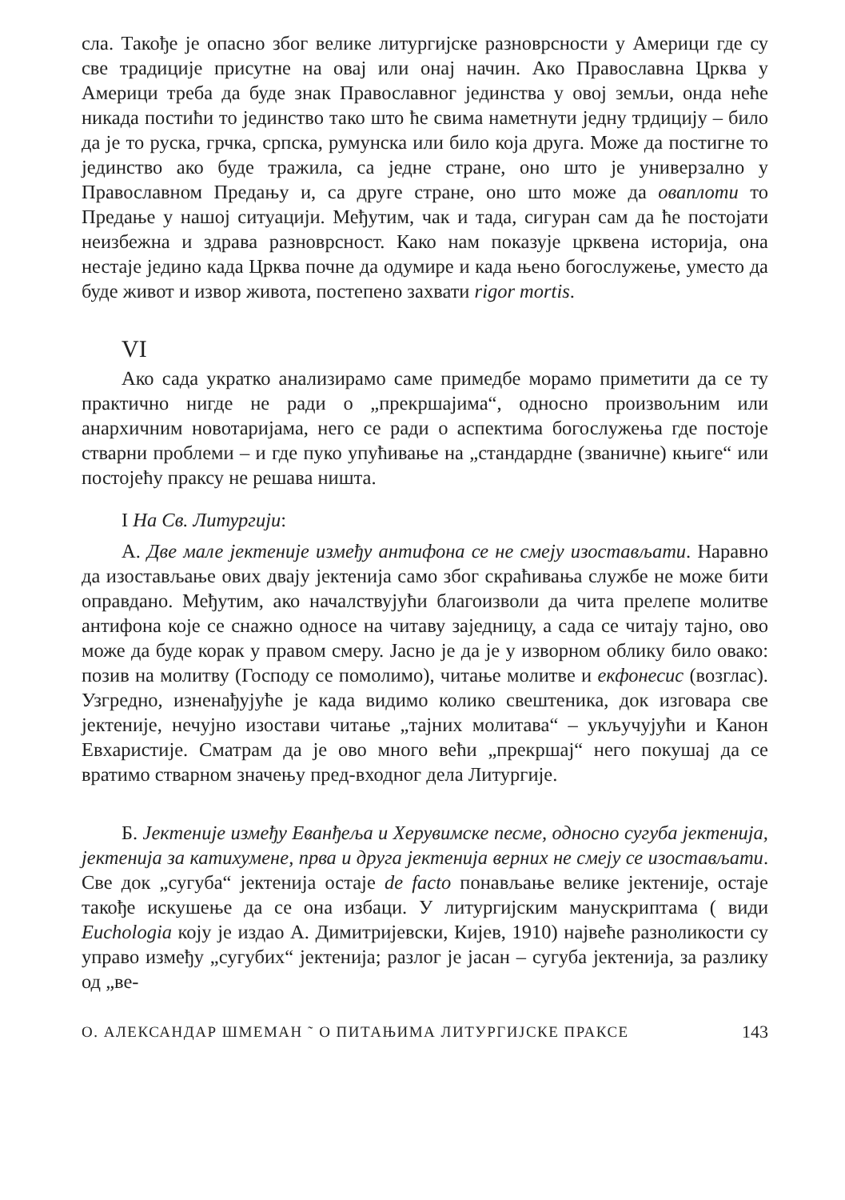сла. Такође је опасно због велике литургијске разноврсности у Америци где су све традиције присутне на овај или онај начин. Ако Православна Црква у Америци треба да буде знак Православног јединства у овој земљи, онда неће никада постићи то јединство тако што ће свима наметнути једну трдицију – било да је то руска, грчка, српска, румунска или било која друга. Може да постигне то јединство ако буде тражила, са једне стране, оно што је универзално у Православном Предању и, са друге стране, оно што може да оваплоти то Предање у нашој ситуацији. Међутим, чак и тада, сигуран сам да ће постојати неизбежна и здрава разноврсност. Како нам показује црквена историја, она нестаје једино када Црква почне да одумире и када њено богослужење, уместо да буде живот и извор живота, постепено захвати rigor mortis.
VI
Ако сада укратко анализирамо саме примедбе морамо приметити да се ту практично нигде не ради о „прекршајима“, односно произвољним или анархичним новотаријама, него се ради о аспектима богослужења где постоје стварни проблеми – и где пуко упућивање на „стандардне (званичне) књиге“ или постојећу праксу не решава ништа.
I На Св. Литургији:
А. Две мале јектеније између антифона се не смеју изостављати. Наравно да изостављање ових двају јектенија само због скраћивања службе не може бити оправдано. Међутим, ако началствујући благоизволи да чита прелепе молитве антифона које се снажно односе на читаву заједницу, а сада се читају тајно, ово може да буде корак у правом смеру. Јасно је да је у изворном облику било овако: позив на молитву (Господу се помолимо), читање молитве и екфонесис (возглас). Узгредно, изненађујуће је када видимо колико свештеника, док изговара све јектеније, нечујно изостави читање „тајних молитава“ – укључујући и Канон Евхаристије. Сматрам да је ово много већи „прекршај“ него покушај да се вратимо стварном значењу пред-входног дела Литургије.
Б. Јектеније између Еванђеља и Херувимске песме, односно сугуба јектенија, јектенија за катихумене, прва и друга јектенија верних не смеју се изостављати. Све док „сугуба“ јектенија остаје de facto понављање велике јектеније, остаје такође искушење да се она избаци. У литургијским манускриптама ( види Euchologia коју је издао А. Димитријевски, Кијев, 1910) највеће разноликости су управо између „сугубих“ јектенија; разлог је јасан – сугуба јектенија, за разлику од „ве-
О. АЛЕКСАНДАР ШМЕМАН ˜ О ПИТАЊИМА ЛИТУРГИЈСКЕ ПРАКСЕ 143